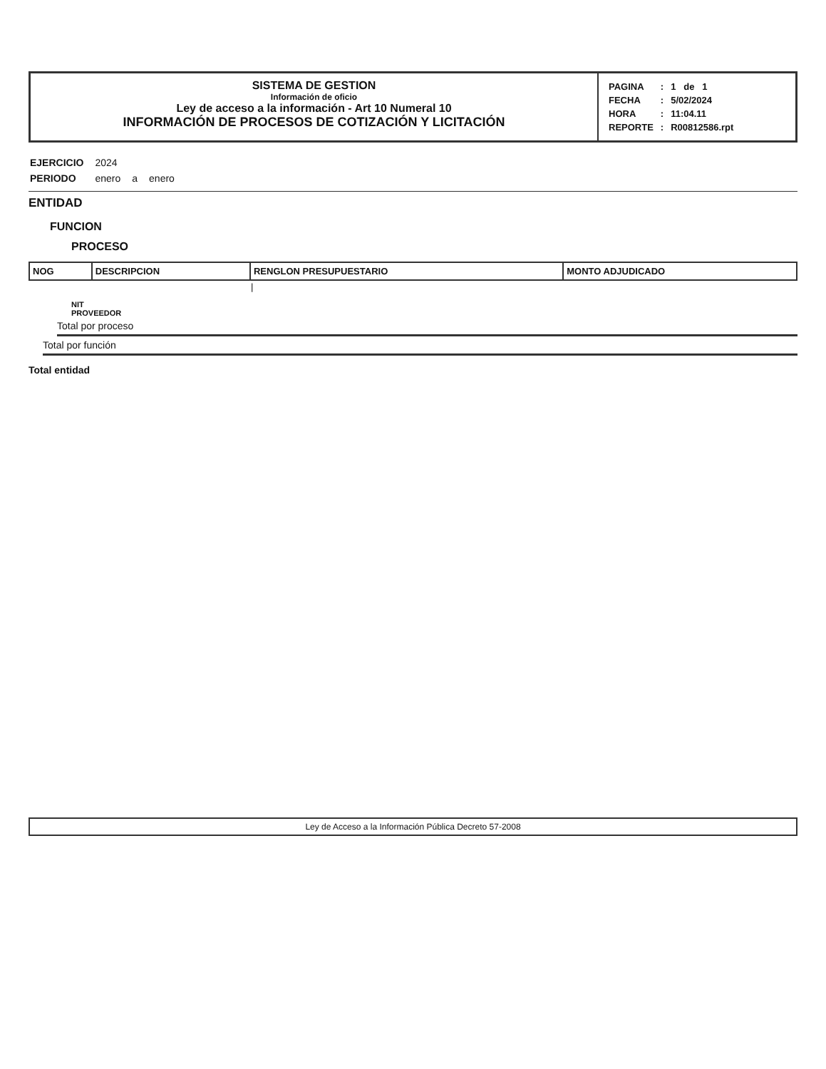SISTEMA DE GESTION
Información de oficio
Ley de acceso a la información - Art 10 Numeral 10
INFORMACIÓN DE PROCESOS DE COTIZACIÓN Y LICITACIÓN
| PAGINA | : | 1 de 1 |
| FECHA | : | 5/02/2024 |
| HORA | : | 11:04.11 |
| REPORTE | : | R00812586.rpt |
| EJERCICIO | 2024 | | |
| PERIODO | enero | a | enero |
ENTIDAD
FUNCION
PROCESO
| NOG | DESCRIPCION | RENGLON PRESUPUESTARIO | MONTO ADJUDICADO |
| --- | --- | --- | --- |
| | | / | |
NIT
PROVEEDOR
Total por proceso
Total por función
Total entidad
Ley de Acceso a la Información Pública Decreto 57-2008